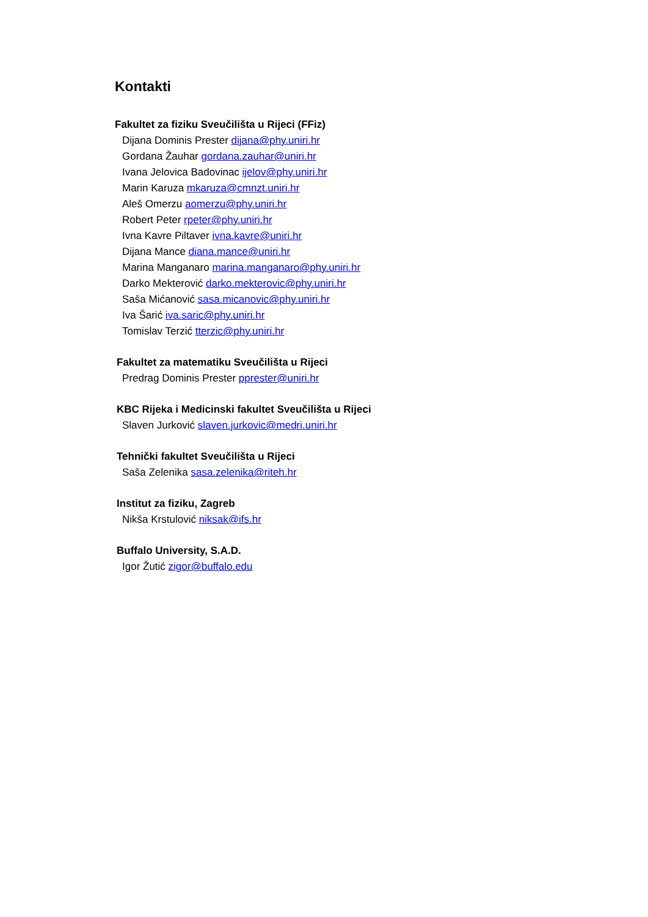Kontakti
Fakultet za fiziku Sveučilišta u Rijeci (FFiz)
Dijana Dominis Prester dijana@phy.uniri.hr
Gordana Žauhar gordana.zauhar@uniri.hr
Ivana Jelovica Badovinac ijelov@phy.uniri.hr
Marin Karuza mkaruza@cmnzt.uniri.hr
Aleš Omerzu aomerzu@phy.uniri.hr
Robert Peter rpeter@phy.uniri.hr
Ivna Kavre Piltaver ivna.kavre@uniri.hr
Dijana Mance diana.mance@uniri.hr
Marina Manganaro marina.manganaro@phy.uniri.hr
Darko Mekterović darko.mekterovic@phy.uniri.hr
Saša Mićanović sasa.micanovic@phy.uniri.hr
Iva Šarić iva.saric@phy.uniri.hr
Tomislav Terzić tterzic@phy.uniri.hr
Fakultet za matematiku Sveučilišta u Rijeci
Predrag Dominis Prester pprester@uniri.hr
KBC Rijeka i Medicinski fakultet Sveučilišta u Rijeci
Slaven Jurković slaven.jurkovic@medri.uniri.hr
Tehnički fakultet Sveučilišta u Rijeci
Saša Zelenika sasa.zelenika@riteh.hr
Institut za fiziku, Zagreb
Nikša Krstulović niksak@ifs.hr
Buffalo University, S.A.D.
Igor Žutić zigor@buffalo.edu